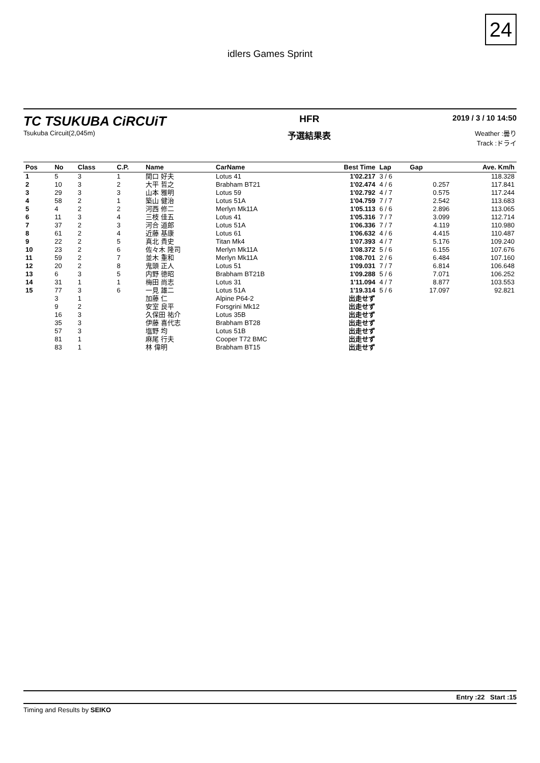24
idlers Games Sprint
TC TSUKUBA CiRCUiT
Tsukuba Circuit(2,045m)
HFR
予選結果表
2019 / 3 / 10 14:50
Weather :曇り
Track :ドライ
| Pos | No | Class | C.P. | Name | CarName | Best Time | Lap | Gap | Ave. Km/h |
| --- | --- | --- | --- | --- | --- | --- | --- | --- | --- |
| 1 | 5 | 3 | 1 | 関口 好夫 | Lotus 41 | 1'02.217 | 3 / 6 | | 118.328 |
| 2 | 10 | 3 | 2 | 大平 哲之 | Brabham BT21 | 1'02.474 | 4 / 6 | 0.257 | 117.841 |
| 3 | 29 | 3 | 3 | 山本 雅明 | Lotus 59 | 1'02.792 | 4 / 7 | 0.575 | 117.244 |
| 4 | 58 | 2 | 1 | 築山 健治 | Lotus 51A | 1'04.759 | 7 / 7 | 2.542 | 113.683 |
| 5 | 4 | 2 | 2 | 河西 修二 | Merlyn Mk11A | 1'05.113 | 6 / 6 | 2.896 | 113.065 |
| 6 | 11 | 3 | 4 | 三枝 佳五 | Lotus 41 | 1'05.316 | 7 / 7 | 3.099 | 112.714 |
| 7 | 37 | 2 | 3 | 河合 道郎 | Lotus 51A | 1'06.336 | 7 / 7 | 4.119 | 110.980 |
| 8 | 61 | 2 | 4 | 近藤 基康 | Lotus 61 | 1'06.632 | 4 / 6 | 4.415 | 110.487 |
| 9 | 22 | 2 | 5 | 真北 貴史 | Titan Mk4 | 1'07.393 | 4 / 7 | 5.176 | 109.240 |
| 10 | 23 | 2 | 6 | 佐々木 隆司 | Merlyn Mk11A | 1'08.372 | 5 / 6 | 6.155 | 107.676 |
| 11 | 59 | 2 | 7 | 並木 重和 | Merlyn Mk11A | 1'08.701 | 2 / 6 | 6.484 | 107.160 |
| 12 | 20 | 2 | 8 | 鬼頭 正人 | Lotus 51 | 1'09.031 | 7 / 7 | 6.814 | 106.648 |
| 13 | 6 | 3 | 5 | 内野 徳昭 | Brabham BT21B | 1'09.288 | 5 / 6 | 7.071 | 106.252 |
| 14 | 31 | 1 | 1 | 梅田 尚志 | Lotus 31 | 1'11.094 | 4 / 7 | 8.877 | 103.553 |
| 15 | 77 | 3 | 6 | 一見 雄二 | Lotus 51A | 1'19.314 | 5 / 6 | 17.097 | 92.821 |
| | 3 | 1 | | 加藤 仁 | Alpine P64-2 | 出走せず | | | |
| | 9 | 2 | | 安室 良平 | Forsgrini Mk12 | 出走せず | | | |
| | 16 | 3 | | 久保田 祐介 | Lotus 35B | 出走せず | | | |
| | 35 | 3 | | 伊藤 喜代志 | Brabham BT28 | 出走せず | | | |
| | 57 | 3 | | 塩野 均 | Lotus 51B | 出走せず | | | |
| | 81 | 1 | | 麻尾 行夫 | Cooper T72 BMC | 出走せず | | | |
| | 83 | 1 | | 林 偉明 | Brabham BT15 | 出走せず | | | |
Entry :22 Start :15
Timing and Results by SEIKO